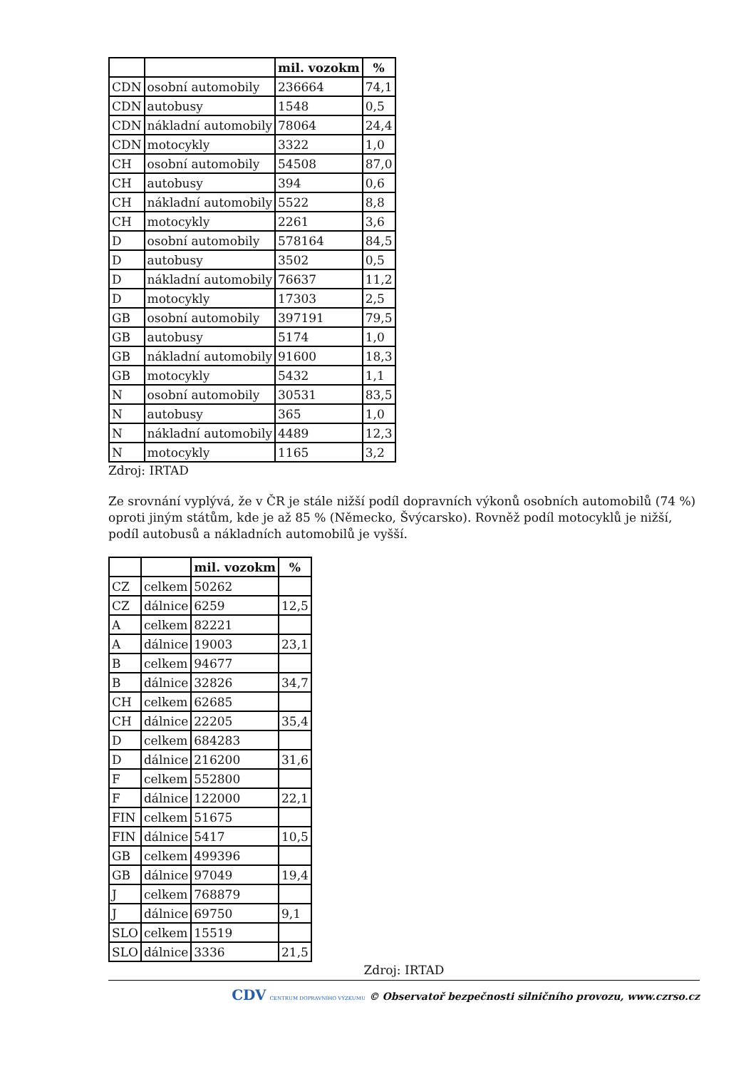| | | mil. vozokm | % |
| --- | --- | --- | --- |
| CDN | osobní automobily | 236664 | 74,1 |
| CDN | autobusy | 1548 | 0,5 |
| CDN | nákladní automobily | 78064 | 24,4 |
| CDN | motocykly | 3322 | 1,0 |
| CH | osobní automobily | 54508 | 87,0 |
| CH | autobusy | 394 | 0,6 |
| CH | nákladní automobily | 5522 | 8,8 |
| CH | motocykly | 2261 | 3,6 |
| D | osobní automobily | 578164 | 84,5 |
| D | autobusy | 3502 | 0,5 |
| D | nákladní automobily | 76637 | 11,2 |
| D | motocykly | 17303 | 2,5 |
| GB | osobní automobily | 397191 | 79,5 |
| GB | autobusy | 5174 | 1,0 |
| GB | nákladní automobily | 91600 | 18,3 |
| GB | motocykly | 5432 | 1,1 |
| N | osobní automobily | 30531 | 83,5 |
| N | autobusy | 365 | 1,0 |
| N | nákladní automobily | 4489 | 12,3 |
| N | motocykly | 1165 | 3,2 |
Zdroj: IRTAD
Ze srovnání vyplývá, že v ČR je stále nižší podíl dopravních výkonů osobních automobilů (74 %) oproti jiným státům, kde je až 85 % (Německo, Švýcarsko). Rovněž podíl motocyklů je nižší, podíl autobusů a nákladních automobilů je vyšší.
| | | mil. vozokm | % |
| --- | --- | --- | --- |
| CZ | celkem | 50262 | |
| CZ | dálnice | 6259 | 12,5 |
| A | celkem | 82221 | |
| A | dálnice | 19003 | 23,1 |
| B | celkem | 94677 | |
| B | dálnice | 32826 | 34,7 |
| CH | celkem | 62685 | |
| CH | dálnice | 22205 | 35,4 |
| D | celkem | 684283 | |
| D | dálnice | 216200 | 31,6 |
| F | celkem | 552800 | |
| F | dálnice | 122000 | 22,1 |
| FIN | celkem | 51675 | |
| FIN | dálnice | 5417 | 10,5 |
| GB | celkem | 499396 | |
| GB | dálnice | 97049 | 19,4 |
| J | celkem | 768879 | |
| J | dálnice | 69750 | 9,1 |
| SLO | celkem | 15519 | |
| SLO | dálnice | 3336 | 21,5 |
Zdroj: IRTAD
CDV CENTRUM DOPRAVNÍHO VÝZKUMU © Observatoř bezpečnosti silničního provozu, www.czrso.cz